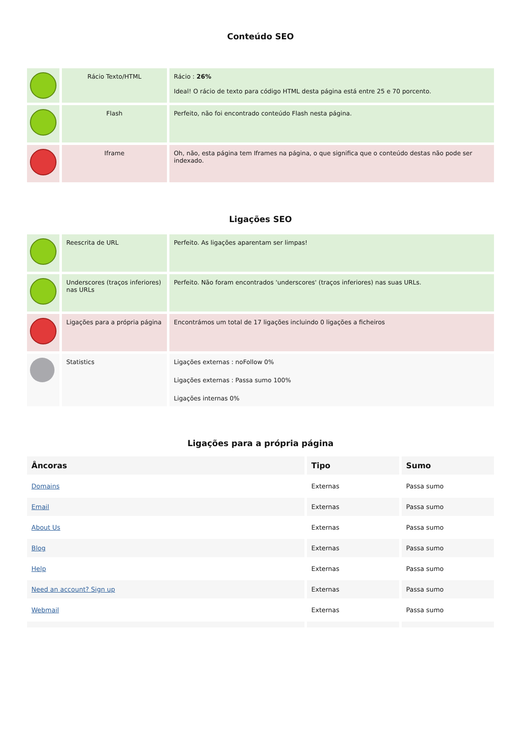Conteúdo SEO
| | Rácio Texto/HTML | Rácio : 26% Ideal! O rácio de texto para código HTML desta página está entre 25 e 70 porcento. |
| | Flash | Perfeito, não foi encontrado conteúdo Flash nesta página. |
| | Iframe | Oh, não, esta página tem Iframes na página, o que significa que o conteúdo destas não pode ser indexado. |
Ligações SEO
| | Reescrita de URL | Perfeito. As ligações aparentam ser limpas! |
| | Underscores (traços inferiores) nas URLs | Perfeito. Não foram encontrados 'underscores' (traços inferiores) nas suas URLs. |
| | Ligações para a própria página | Encontrámos um total de 17 ligações incluindo 0 ligações a ficheiros |
| | Statistics | Ligações externas : noFollow 0% Ligações externas : Passa sumo 100% Ligações internas 0% |
Ligações para a própria página
| Âncoras | Tipo | Sumo |
| --- | --- | --- |
| Domains | Externas | Passa sumo |
| Email | Externas | Passa sumo |
| About Us | Externas | Passa sumo |
| Blog | Externas | Passa sumo |
| Help | Externas | Passa sumo |
| Need an account? Sign up | Externas | Passa sumo |
| Webmail | Externas | Passa sumo |